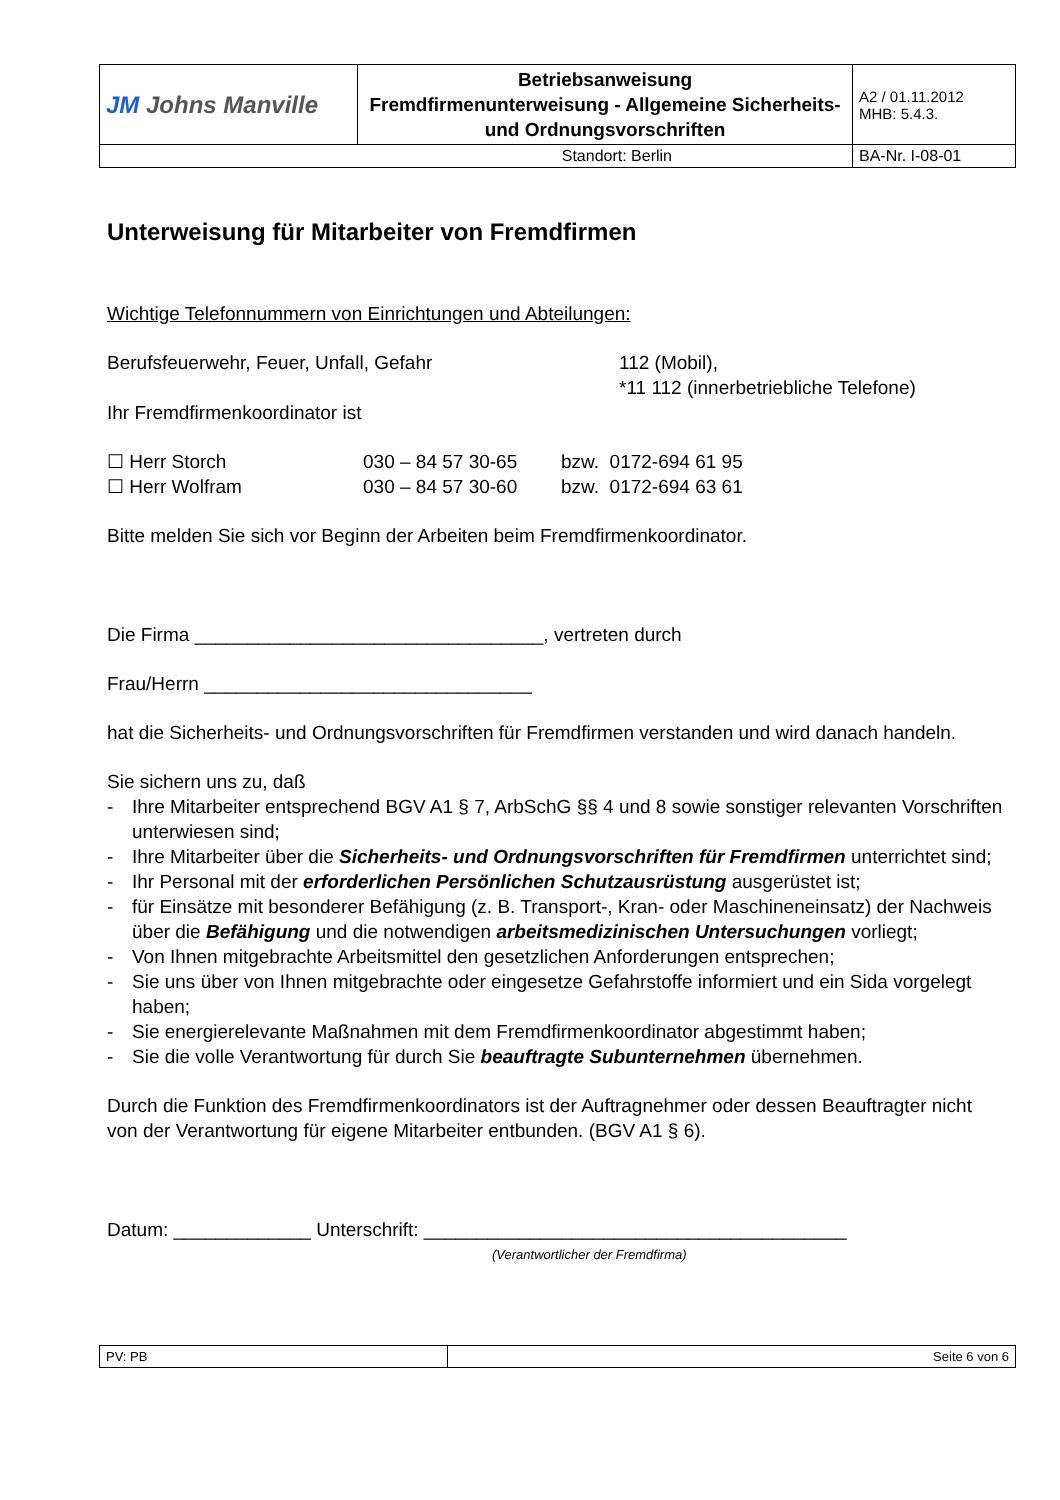| JM Johns Manville | Betriebsanweisung Fremdfirmenunterweisung - Allgemeine Sicherheits- und Ordnungsvorschriften | A2 / 01.11.2012 MHB: 5.4.3. |
| Standort: Berlin | | BA-Nr. I-08-01 |
Unterweisung für Mitarbeiter von Fremdfirmen
Wichtige Telefonnummern von Einrichtungen und Abteilungen:
Berufsfeuerwehr, Feuer, Unfall, Gefahr 112 (Mobil),
*11 112 (innerbetriebliche Telefone)
Ihr Fremdfirmenkoordinator ist
☐ Herr Storch 030 – 84 57 30-65 bzw. 0172-694 61 95
☐ Herr Wolfram 030 – 84 57 30-60 bzw. 0172-694 63 61
Bitte melden Sie sich vor Beginn der Arbeiten beim Fremdfirmenkoordinator.
Die Firma _________________________________, vertreten durch
Frau/Herrn _______________________________
hat die Sicherheits- und Ordnungsvorschriften für Fremdfirmen verstanden und wird danach handeln.
Sie sichern uns zu, daß
- Ihre Mitarbeiter entsprechend BGV A1 § 7, ArbSchG §§ 4 und 8 sowie sonstiger relevanten Vorschriften unterwiesen sind;
- Ihre Mitarbeiter über die Sicherheits- und Ordnungsvorschriften für Fremdfirmen unterrichtet sind;
- Ihr Personal mit der erforderlichen Persönlichen Schutzausrüstung ausgerüstet ist;
- für Einsätze mit besonderer Befähigung (z. B. Transport-, Kran- oder Maschineneinsatz) der Nachweis über die Befähigung und die notwendigen arbeitsmedizinischen Untersuchungen vorliegt;
- Von Ihnen mitgebrachte Arbeitsmittel den gesetzlichen Anforderungen entsprechen;
- Sie uns über von Ihnen mitgebrachte oder eingesetze Gefahrstoffe informiert und ein Sida vorgelegt haben;
- Sie energierelevante Maßnahmen mit dem Fremdfirmenkoordinator abgestimmt haben;
- Sie die volle Verantwortung für durch Sie beauftragte Subunternehmen übernehmen.
Durch die Funktion des Fremdfirmenkoordinators ist der Auftragnehmer oder dessen Beauftragter nicht von der Verantwortung für eigene Mitarbeiter entbunden. (BGV A1 § 6).
Datum: _____________ Unterschrift: ________________________________________
(Verantwortlicher der Fremdfirma)
| PV: PB | Seite 6 von 6 |